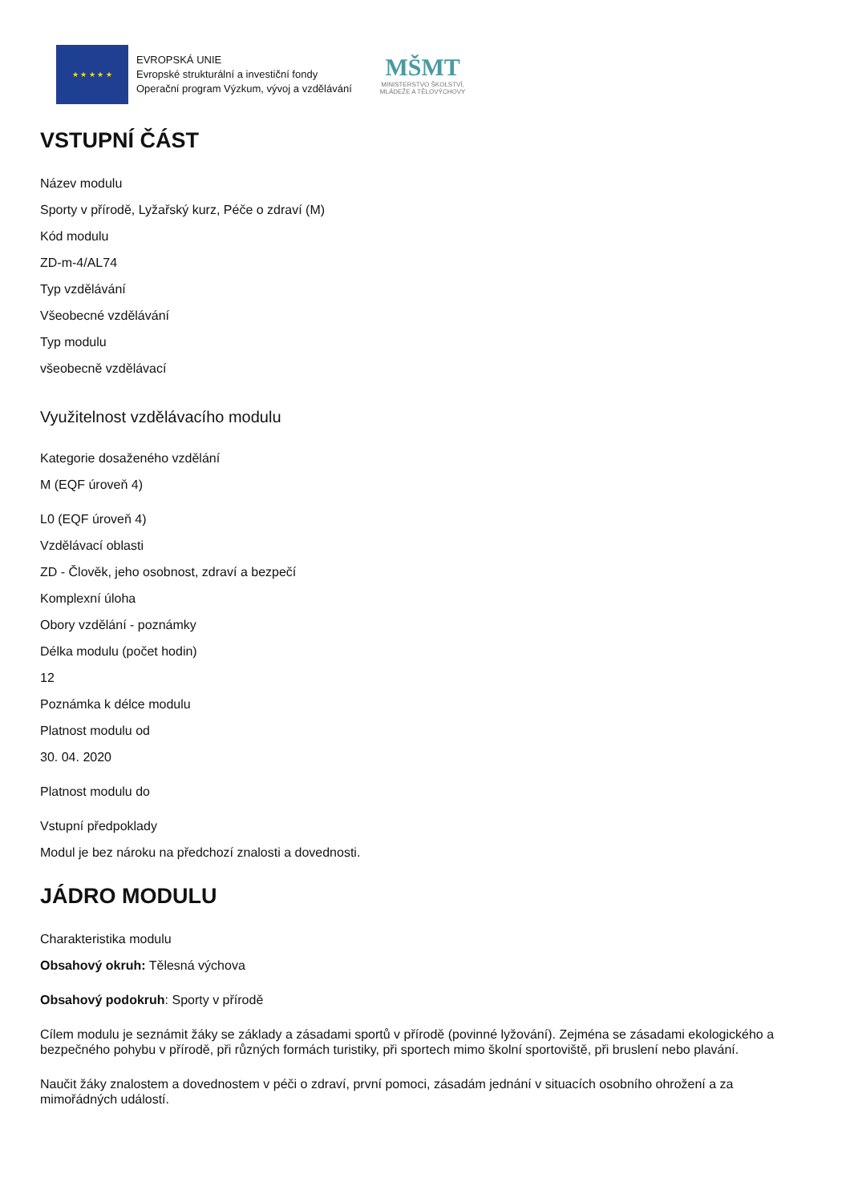★ ★ ★ ★ ★
EVROPSKÁ UNIE
Evropské strukturální a investiční fondy
Operační program Výzkum, vývoj a vzdělávání
MŠMT
MINISTERSTVO ŠKOLSTVÍ,
MLÁDEŽE A TĚLOVÝCHOVY
VSTUPNÍ ČÁST
Název modulu
Sporty v přírodě, Lyžařský kurz, Péče o zdraví (M)
Kód modulu
ZD-m-4/AL74
Typ vzdělávání
Všeobecné vzdělávání
Typ modulu
všeobecně vzdělávací
Využitelnost vzdělávacího modulu
Kategorie dosaženého vzdělání
M (EQF úroveň 4)
L0 (EQF úroveň 4)
Vzdělávací oblasti
ZD - Člověk, jeho osobnost, zdraví a bezpečí
Komplexní úloha
Obory vzdělání - poznámky
Délka modulu (počet hodin)
12
Poznámka k délce modulu
Platnost modulu od
30. 04. 2020
Platnost modulu do
Vstupní předpoklady
Modul je bez nároku na předchozí znalosti a dovednosti.
JÁDRO MODULU
Charakteristika modulu
Obsahový okruh: Tělesná výchova
Obsahový podokruh: Sporty v přírodě
Cílem modulu je seznámit žáky se základy a zásadami sportů v přírodě (povinné lyžování). Zejména se zásadami ekologického a bezpečného pohybu v přírodě, při různých formách turistiky, při sportech mimo školní sportoviště, při bruslení nebo plavání.
Naučit žáky znalostem a dovednostem v péči o zdraví, první pomoci, zásadám jednání v situacích osobního ohrožení a za mimořádných událostí.